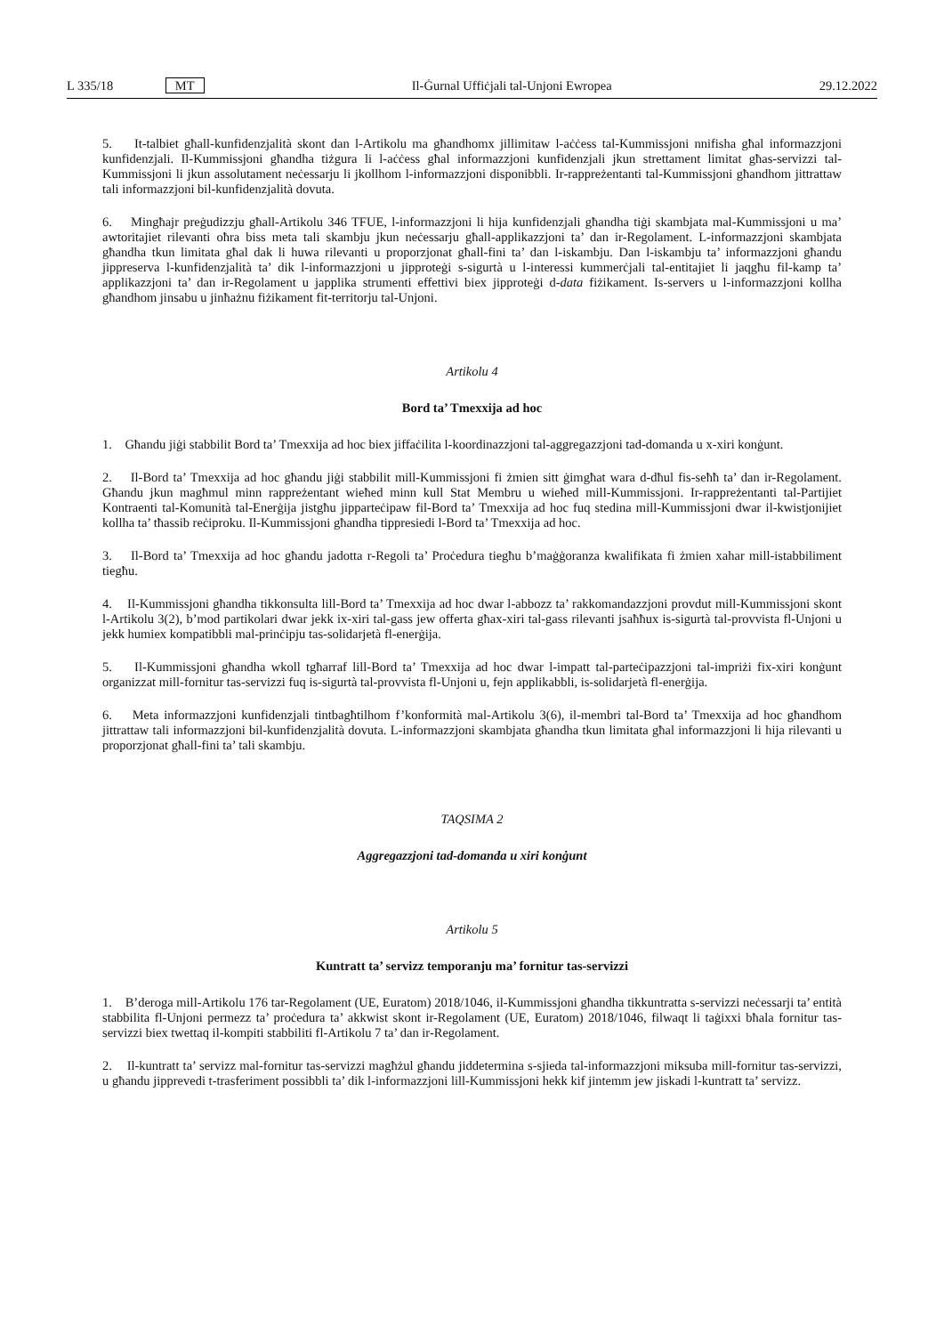L 335/18 MT Il-Ġurnal Uffiċjali tal-Unjoni Ewropea 29.12.2022
5. It-talbiet għall-kunfidenzjalità skont dan l-Artikolu ma għandhomx jillimitaw l-aċċess tal-Kummissjoni nnifisha għal informazzjoni kunfidenzjali. Il-Kummissjoni għandha tiżgura li l-aċċess għal informazzjoni kunfidenzjali jkun strettament limitat għas-servizzi tal-Kummissjoni li jkun assolutament neċessarju li jkollhom l-informazzjoni disponibbli. Ir-rappreżentanti tal-Kummissjoni għandhom jittrattaw tali informazzjoni bil-kunfidenzjalità dovuta.
6. Mingħajr preġudizzju għall-Artikolu 346 TFUE, l-informazzjoni li hija kunfidenzjali għandha tiġi skambjata mal-Kummissjoni u ma’ awtoritajiet rilevanti oħra biss meta tali skambju jkun neċessarju għall-applikazzjoni ta’ dan ir-Regolament. L-informazzjoni skambjata għandha tkun limitata għal dak li huwa rilevanti u proporzjonat għall-fini ta’ dan l-iskambju. Dan l-iskambju ta’ informazzjoni għandu jippreserva l-kunfidenzjalità ta’ dik l-informazzjoni u jipproteġi s-sigurtà u l-interessi kummerċjali tal-entitajiet li jaqgħu fil-kamp ta’ applikazzjoni ta’ dan ir-Regolament u japplika strumenti effettivi biex jipproteġi d-data fiżikament. Is-servers u l-informazzjoni kollha għandhom jinsabu u jinħażnu fiżikament fit-territorju tal-Unjoni.
Artikolu 4
Bord ta’ Tmexxija ad hoc
1. Għandu jiġi stabbilit Bord ta’ Tmexxija ad hoc biex jiffaċilita l-koordinazzjoni tal-aggregazzjoni tad-domanda u x-xiri konġunt.
2. Il-Bord ta’ Tmexxija ad hoc għandu jiġi stabbilit mill-Kummissjoni fi żmien sitt ġimgħat wara d-dħul fis-seħħ ta’ dan ir-Regolament. Għandu jkun magħmul minn rappreżentant wieħed minn kull Stat Membru u wieħed mill-Kummissjoni. Ir-rappreżentanti tal-Partijiet Kontraenti tal-Komunità tal-Enerġija jistgħu jipparteċipaw fil-Bord ta’ Tmexxija ad hoc fuq stedina mill-Kummissjoni dwar il-kwistjonijiet kollha ta’ tħassib reċiproku. Il-Kummissjoni għandha tippresiedi l-Bord ta’ Tmexxija ad hoc.
3. Il-Bord ta’ Tmexxija ad hoc għandu jadotta r-Regoli ta’ Proċedura tiegħu b’maġġoranza kwalifikata fi żmien xahar mill-istabbiliment tiegħu.
4. Il-Kummissjoni għandha tikkonsulta lill-Bord ta’ Tmexxija ad hoc dwar l-abbozz ta’ rakkomandazzjoni provdut mill-Kummissjoni skont l-Artikolu 3(2), b’mod partikolari dwar jekk ix-xiri tal-gass jew offerta għax-xiri tal-gass rilevanti jsaħħux is-sigurtà tal-provvista fl-Unjoni u jekk humiex kompatibbli mal-prinċipju tas-solidarjetà fl-enerġija.
5. Il-Kummissjoni għandha wkoll tgħarraf lill-Bord ta’ Tmexxija ad hoc dwar l-impatt tal-parteċipazzjoni tal-impriżi fix-xiri konġunt organizzat mill-fornitur tas-servizzi fuq is-sigurtà tal-provvista fl-Unjoni u, fejn applikabbli, is-solidarjetà fl-enerġija.
6. Meta informazzjoni kunfidenzjali tintbagħtilhom f’konformità mal-Artikolu 3(6), il-membri tal-Bord ta’ Tmexxija ad hoc għandhom jittrattaw tali informazzjoni bil-kunfidenzjalità dovuta. L-informazzjoni skambjata għandha tkun limitata għal informazzjoni li hija rilevanti u proporzjonat għall-fini ta’ tali skambju.
TAQSIMA 2
Aggregazzjoni tad-domanda u xiri konġunt
Artikolu 5
Kuntratt ta’ servizz temporanju ma’ fornitur tas-servizzi
1. B’deroga mill-Artikolu 176 tar-Regolament (UE, Euratom) 2018/1046, il-Kummissjoni għandha tikkuntratta s-servizzi neċessarji ta’ entità stabbilita fl-Unjoni permezz ta’ proċedura ta’ akkwist skont ir-Regolament (UE, Euratom) 2018/1046, filwaqt li taġixxi bħala fornitur tas-servizzi biex twettaq il-kompiti stabbiliti fl-Artikolu 7 ta’ dan ir-Regolament.
2. Il-kuntratt ta’ servizz mal-fornitur tas-servizzi magħżul għandu jiddetermina s-sjieda tal-informazzjoni miksuba mill-fornitur tas-servizzi, u għandu jipprevedi t-trasferiment possibbli ta’ dik l-informazzjoni lill-Kummissjoni hekk kif jintemm jew jiskadi l-kuntratt ta’ servizz.